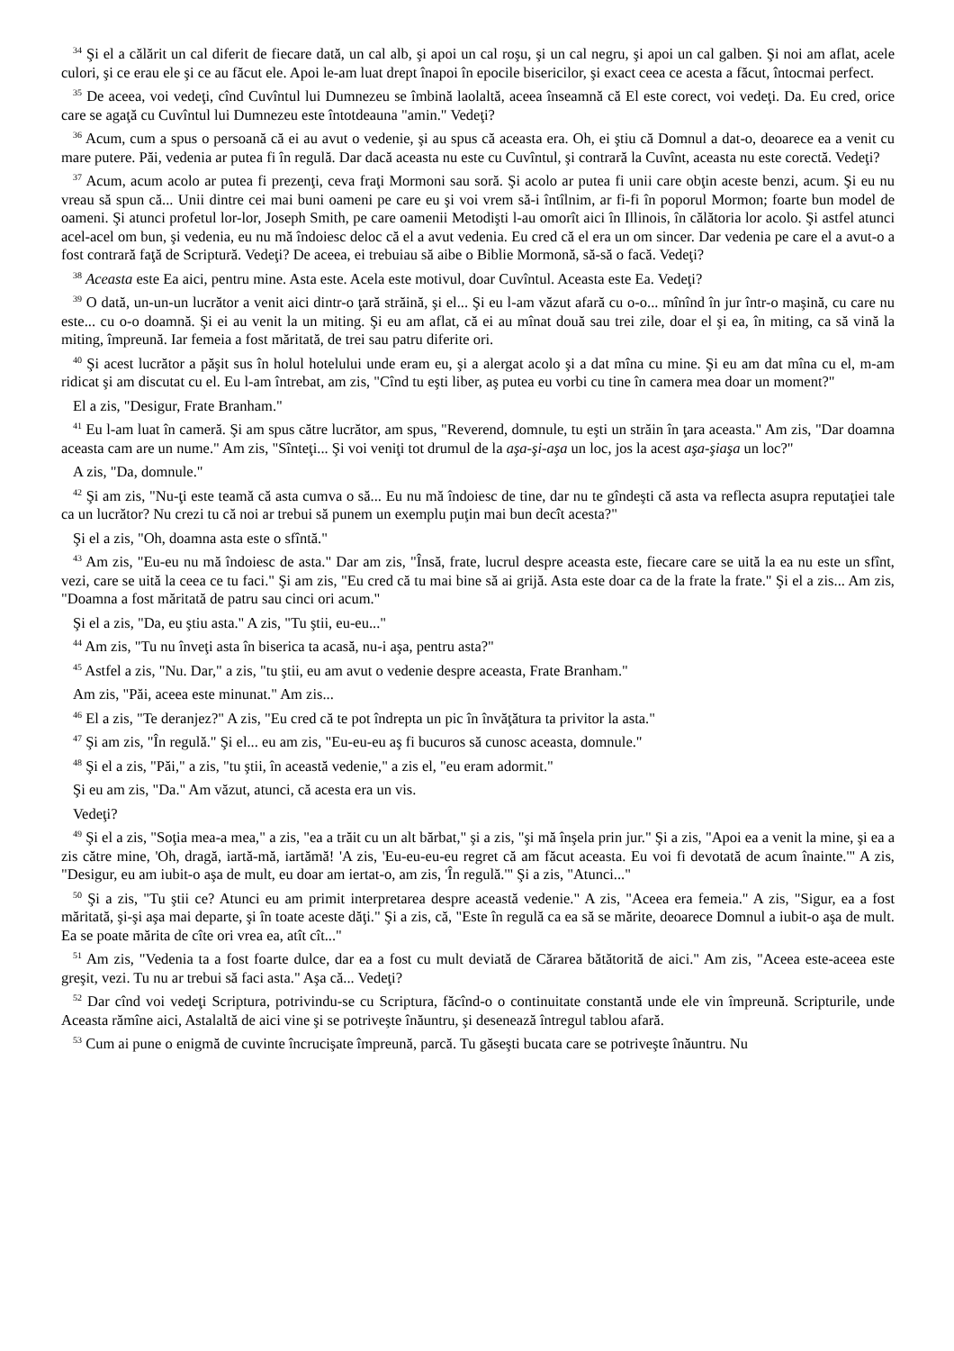<sup>34</sup> Şi el a călărit un cal diferit de fiecare dată, un cal alb, şi apoi un cal roşu, şi un cal negru, şi apoi un cal galben. Şi noi am aflat, acele culori, şi ce erau ele şi ce au făcut ele. Apoi le-am luat drept înapoi în epocile bisericilor, şi exact ceea ce acesta a făcut, întocmai perfect.
<sup>35</sup> De aceea, voi vedeţi, cînd Cuvîntul lui Dumnezeu se îmbină laolaltă, aceea înseamnă că El este corect, voi vedeţi. Da. Eu cred, orice care se agaţă cu Cuvîntul lui Dumnezeu este întotdeauna "amin." Vedeţi?
<sup>36</sup> Acum, cum a spus o persoană că ei au avut o vedenie, şi au spus că aceasta era. Oh, ei ştiu că Domnul a dat-o, deoarece ea a venit cu mare putere. Păi, vedenia ar putea fi în regulă. Dar dacă aceasta nu este cu Cuvîntul, şi contrară la Cuvînt, aceasta nu este corectă. Vedeţi?
<sup>37</sup> Acum, acum acolo ar putea fi prezenţi, ceva fraţi Mormoni sau soră. Şi acolo ar putea fi unii care obţin aceste benzi, acum. Şi eu nu vreau să spun că... Unii dintre cei mai buni oameni pe care eu şi voi vrem să-i întîlnim, ar fi-fi în poporul Mormon; foarte bun model de oameni. Şi atunci profetul lor-lor, Joseph Smith, pe care oamenii Metodişti l-au omorît aici în Illinois, în călătoria lor acolo. Şi astfel atunci acel-acel om bun, şi vedenia, eu nu mă îndoiesc deloc că el a avut vedenia. Eu cred că el era un om sincer. Dar vedenia pe care el a avut-o a fost contrară faţă de Scriptură. Vedeţi? De aceea, ei trebuiau să aibe o Biblie Mormonă, să-să o facă. Vedeţi?
<sup>38</sup> Aceasta este Ea aici, pentru mine. Asta este. Acela este motivul, doar Cuvîntul. Aceasta este Ea. Vedeţi?
<sup>39</sup> O dată, un-un-un lucrător a venit aici dintr-o ţară străină, şi el... Şi eu l-am văzut afară cu o-o... mînînd în jur într-o maşină, cu care nu este... cu o-o doamnă. Şi ei au venit la un miting. Şi eu am aflat, că ei au mînat două sau trei zile, doar el şi ea, în miting, ca să vină la miting, împreună. Iar femeia a fost măritată, de trei sau patru diferite ori.
<sup>40</sup> Şi acest lucrător a păşit sus în holul hotelului unde eram eu, şi a alergat acolo şi a dat mîna cu mine. Şi eu am dat mîna cu el, m-am ridicat şi am discutat cu el. Eu l-am întrebat, am zis, "Cînd tu eşti liber, aş putea eu vorbi cu tine în camera mea doar un moment?"
El a zis, "Desigur, Frate Branham."
<sup>41</sup> Eu l-am luat în cameră. Şi am spus către lucrător, am spus, "Reverend, domnule, tu eşti un străin în ţara aceasta." Am zis, "Dar doamna aceasta cam are un nume." Am zis, "Sînteţi... Şi voi veniţi tot drumul de la aşa-şi-aşa un loc, jos la acest aşa-şiaşa un loc?"
A zis, "Da, domnule."
<sup>42</sup> Şi am zis, "Nu-ţi este teamă că asta cumva o să... Eu nu mă îndoiesc de tine, dar nu te gîndeşti că asta va reflecta asupra reputaţiei tale ca un lucrător? Nu crezi tu că noi ar trebui să punem un exemplu puţin mai bun decît acesta?"
Şi el a zis, "Oh, doamna asta este o sfîntă."
<sup>43</sup> Am zis, "Eu-eu nu mă îndoiesc de asta." Dar am zis, "Însă, frate, lucrul despre aceasta este, fiecare care se uită la ea nu este un sfînt, vezi, care se uită la ceea ce tu faci." Şi am zis, "Eu cred că tu mai bine să ai grijă. Asta este doar ca de la frate la frate." Şi el a zis... Am zis, "Doamna a fost măritată de patru sau cinci ori acum."
Şi el a zis, "Da, eu ştiu asta." A zis, "Tu ştii, eu-eu..."
<sup>44</sup> Am zis, "Tu nu înveţi asta în biserica ta acasă, nu-i aşa, pentru asta?"
<sup>45</sup> Astfel a zis, "Nu. Dar," a zis, "tu ştii, eu am avut o vedenie despre aceasta, Frate Branham."
Am zis, "Păi, aceea este minunat." Am zis...
<sup>46</sup> El a zis, "Te deranjez?" A zis, "Eu cred că te pot îndrepta un pic în învăţătura ta privitor la asta."
<sup>47</sup> Şi am zis, "În regulă." Şi el... eu am zis, "Eu-eu-eu aş fi bucuros să cunosc aceasta, domnule."
<sup>48</sup> Şi el a zis, "Păi," a zis, "tu ştii, în această vedenie," a zis el, "eu eram adormit."
Şi eu am zis, "Da." Am văzut, atunci, că acesta era un vis.
Vedeţi?
<sup>49</sup> Şi el a zis, "Soţia mea-a mea," a zis, "ea a trăit cu un alt bărbat," şi a zis, "şi mă înşela prin jur." Şi a zis, "Apoi ea a venit la mine, şi ea a zis către mine, 'Oh, dragă, iartă-mă, iartămă! 'A zis, 'Eu-eu-eu-eu regret că am făcut aceasta. Eu voi fi devotată de acum înainte.'" A zis, "Desigur, eu am iubit-o aşa de mult, eu doar am iertat-o, am zis, 'În regulă.'" Şi a zis, "Atunci..."
<sup>50</sup> Şi a zis, "Tu ştii ce? Atunci eu am primit interpretarea despre această vedenie." A zis, "Aceea era femeia." A zis, "Sigur, ea a fost măritată, şi-şi aşa mai departe, şi în toate aceste dăţi." Şi a zis, că, "Este în regulă ca ea să se mărite, deoarece Domnul a iubit-o aşa de mult. Ea se poate mărita de cîte ori vrea ea, atît cît..."
<sup>51</sup> Am zis, "Vedenia ta a fost foarte dulce, dar ea a fost cu mult deviată de Cărarea bătătorită de aici." Am zis, "Aceea este-aceea este greşit, vezi. Tu nu ar trebui să faci asta." Aşa că... Vedeţi?
<sup>52</sup> Dar cînd voi vedeţi Scriptura, potrivindu-se cu Scriptura, făcînd-o o continuitate constantă unde ele vin împreună. Scripturile, unde Aceasta rămîne aici, Astalaltă de aici vine şi se potriveşte înăuntru, şi desenează întregul tablou afară.
<sup>53</sup> Cum ai pune o enigmă de cuvinte încrucişate împreună, parcă. Tu găseşti bucata care se potriveşte înăuntru. Nu